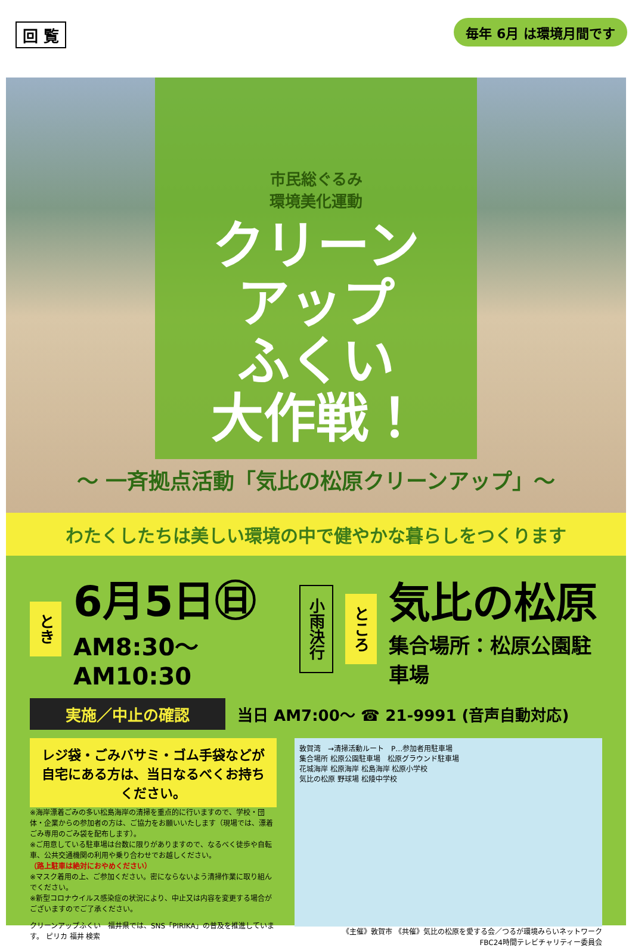回 覧 毎年 6月 は環境月間です
市民総ぐるみ
環境美化運動
クリーン
アップ
ふくい
大作戦！
〜 一斉拠点活動「気比の松原クリーンアップ」〜
わたくしたちは美しい環境の中で健やかな暮らしをつくります
とき
6月5日㊐
AM8:30〜AM10:30
小雨決行
ところ
気比の松原
集合場所：松原公園駐車場
実施／中止の確認 当日 AM7:00〜 ☎ 21-9991 (音声自動対応)
レジ袋・ごみバサミ・ゴム手袋などが自宅にある方は、当日なるべくお持ちください。
※海岸漂着ごみの多い松島海岸の清掃を重点的に行いますので、学校・団体・企業からの参加者の方は、ご協力をお願いいたします（現場では、漂着ごみ専用のごみ袋を配布します）。
※ご用意している駐車場は台数に限りがありますので、なるべく徒歩や自転車、公共交通機関の利用や乗り合わせでお越しください。
（路上駐車は絶対におやめください）
※マスク着用の上、ご参加ください。密にならないよう清掃作業に取り組んでください。
※新型コロナウイルス感染症の状況により、中止又は内容を変更する場合がございますのでご了承ください。
クリーンアップふくい　福井県では、SNS「PIRIKA」の普及を推進しています。 ピリカ 福井 検索
敦賀湾　→清掃活動ルート　P…参加者用駐車場
集合場所 松原公園駐車場　松原グラウンド駐車場
花城海岸 松原海岸 松島海岸 松原小学校
気比の松原 野球場 松陵中学校
《主催》敦賀市 《共催》気比の松原を愛する会／つるが環境みらいネットワーク
FBC24時間テレビチャリティー委員会